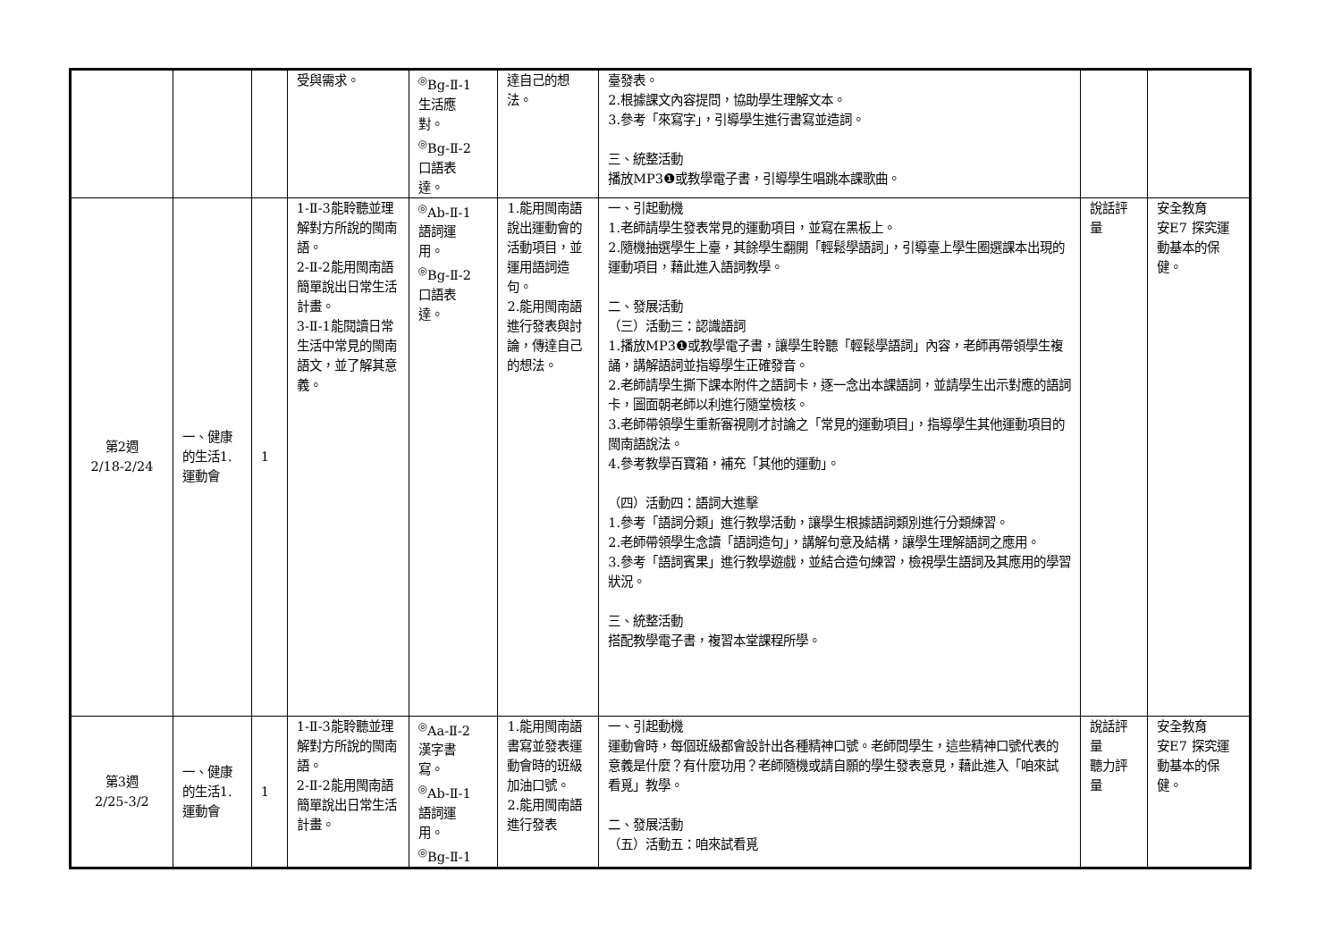| | | | 受與需求。 | <sup>◎</sup>Bg-Ⅱ-1 生活應 對。 <sup>◎</sup>Bg-Ⅱ-2 口語表 達。 | 達自己的想法。 | 臺發表。 2.根據課文內容提問，協助學生理解文本。 3.參考「來寫字」，引導學生進行書寫並造詞。 三、統整活動 播放MP3❶或教學電子書，引導學生唱跳本課歌曲。 | | |
| 第2週 2/18-2/24 | 一、健康的生活1.運動會 | 1 | 1-Ⅱ-3能聆聽並理解對方所說的閩南語。 2-Ⅱ-2能用閩南語簡單說出日常生活計畫。 3-Ⅱ-1能閱讀日常生活中常見的閩南語文，並了解其意義。 | <sup>◎</sup>Ab-Ⅱ-1 語詞運 用。 <sup>◎</sup>Bg-Ⅱ-2 口語表 達。 | 1.能用閩南語說出運動會的活動項目，並運用語詞造句。 2.能用閩南語進行發表與討論，傳達自己的想法。 | 一、引起動機 1.老師請學生發表常見的運動項目，並寫在黑板上。 2.隨機抽選學生上臺，其餘學生翻開「輕鬆學語詞」，引導臺上學生圈選課本出現的運動項目，藉此進入語詞教學。 二、發展活動 （三）活動三：認識語詞 1.播放MP3❶或教學電子書，讓學生聆聽「輕鬆學語詞」內容，老師再帶領學生複誦，講解語詞並指導學生正確發音。 2.老師請學生撕下課本附件之語詞卡，逐一念出本課語詞，並請學生出示對應的語詞卡，圖面朝老師以利進行隨堂檢核。 3.老師帶領學生重新審視剛才討論之「常見的運動項目」，指導學生其他運動項目的閩南語說法。 4.參考教學百寶箱，補充「其他的運動」。 （四）活動四：語詞大進擊 1.參考「語詞分類」進行教學活動，讓學生根據語詞類別進行分類練習。 2.老師帶領學生念讀「語詞造句」，講解句意及結構，讓學生理解語詞之應用。 3.參考「語詞賓果」進行教學遊戲，並結合造句練習，檢視學生語詞及其應用的學習狀況。 三、統整活動 搭配教學電子書，複習本堂課程所學。 | 說話評量 | 安全教育 安E7 探究運動基本的保健。 |
| 第3週 2/25-3/2 | 一、健康的生活1.運動會 | 1 | 1-Ⅱ-3能聆聽並理解對方所說的閩南語。 2-Ⅱ-2能用閩南語簡單說出日常生活計畫。 | <sup>◎</sup>Aa-Ⅱ-2 漢字書 寫。 <sup>◎</sup>Ab-Ⅱ-1 語詞運 用。 <sup>◎</sup>Bg-Ⅱ-1 | 1.能用閩南語書寫並發表運動會時的班級加油口號。 2.能用閩南語進行發表 | 一、引起動機 運動會時，每個班級都會設計出各種精神口號。老師問學生，這些精神口號代表的意義是什麼？有什麼功用？老師隨機或請自願的學生發表意見，藉此進入「咱來試看覓」教學。 二、發展活動 （五）活動五：咱來試看覓 | 說話評量 聽力評量 | 安全教育 安E7 探究運動基本的保健。 |